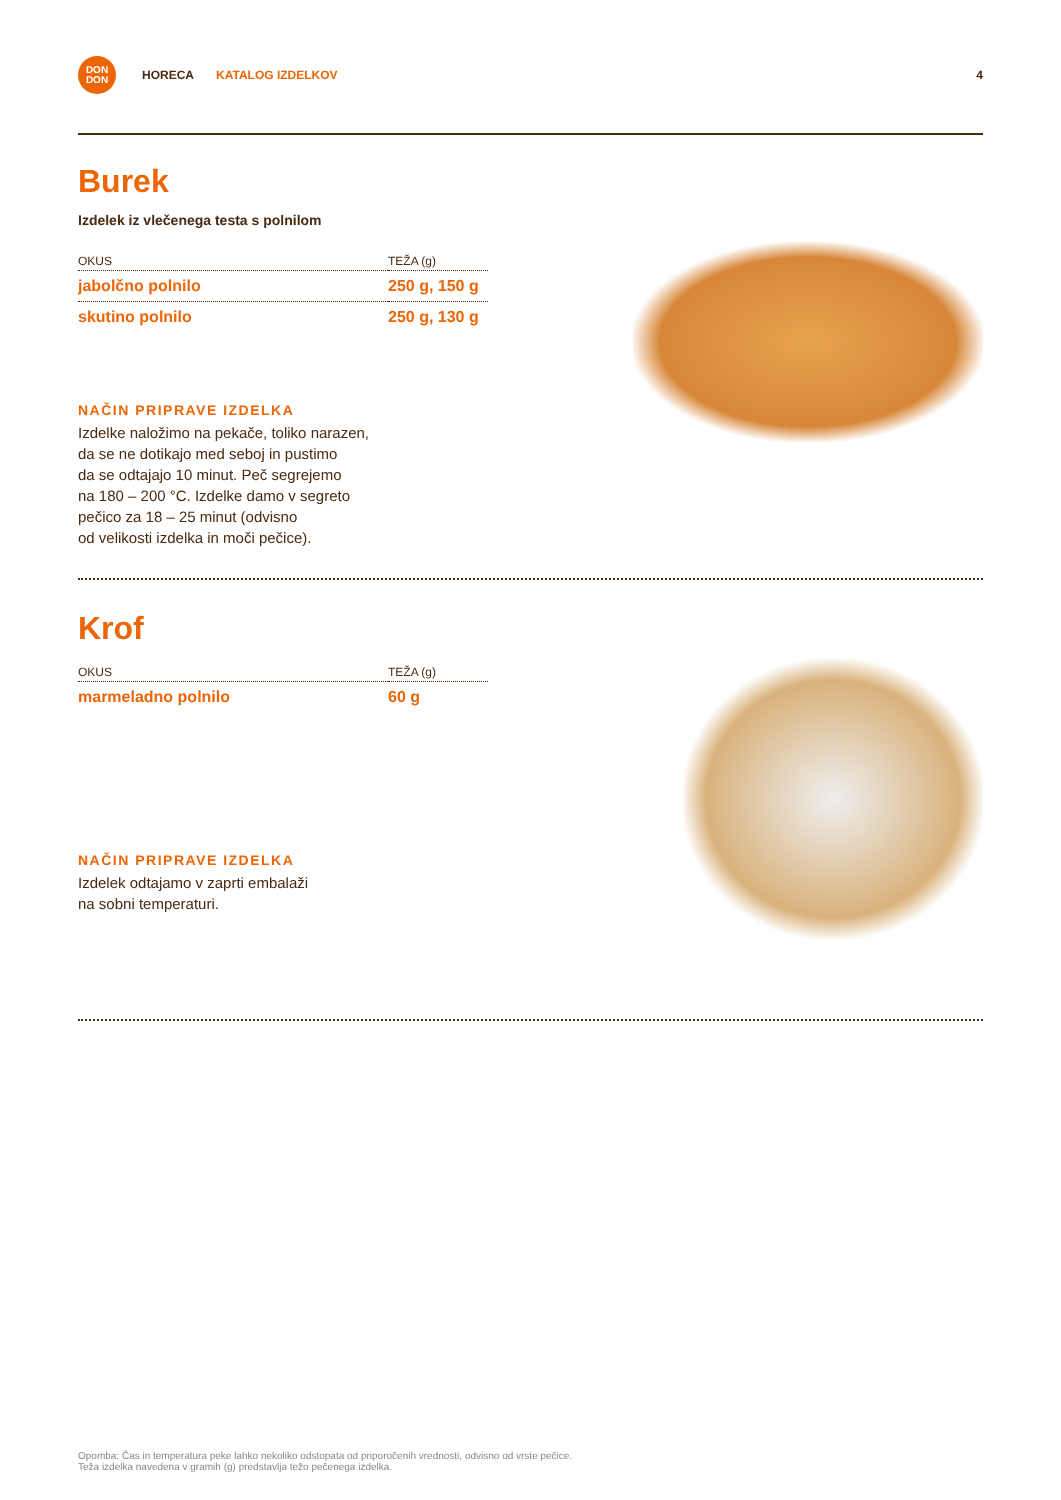DON
DON
HORECA KATALOG IZDELKOV 4
Burek
Izdelek iz vlečenega testa s polnilom
| OKUS | TEŽA (g) |
| --- | --- |
| jabolčno polnilo | 250 g, 150 g |
| skutino polnilo | 250 g, 130 g |
NAČIN PRIPRAVE IZDELKA
Izdelke naložimo na pekače, toliko narazen,
da se ne dotikajo med seboj in pustimo
da se odtajajo 10 minut. Peč segrejemo
na 180 – 200 °C. Izdelke damo v segreto
pečico za 18 – 25 minut (odvisno
od velikosti izdelka in moči pečice).
Krof
| OKUS | TEŽA (g) |
| --- | --- |
| marmeladno polnilo | 60 g |
NAČIN PRIPRAVE IZDELKA
Izdelek odtajamo v zaprti embalaži
na sobni temperaturi.
Opomba: Čas in temperatura peke lahko nekoliko odstopata od priporočenih vrednosti, odvisno od vrste pečice.
Teža izdelka navedena v gramih (g) predstavlja težo pečenega izdelka.